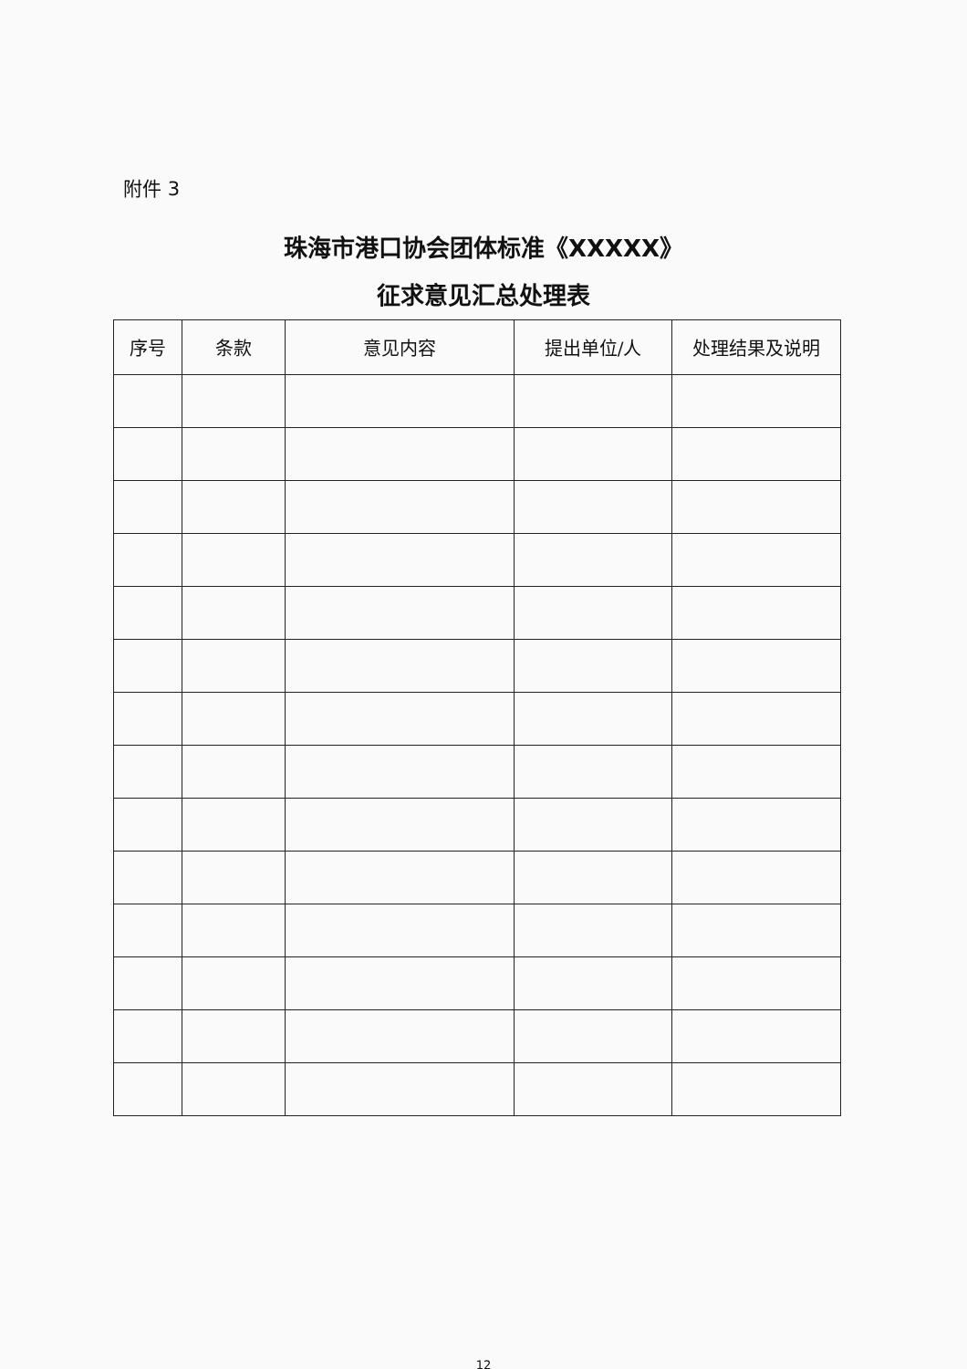附件 3
珠海市港口协会团体标准《XXXXX》
征求意见汇总处理表
| 序号 | 条款 | 意见内容 | 提出单位/人 | 处理结果及说明 |
| --- | --- | --- | --- | --- |
12